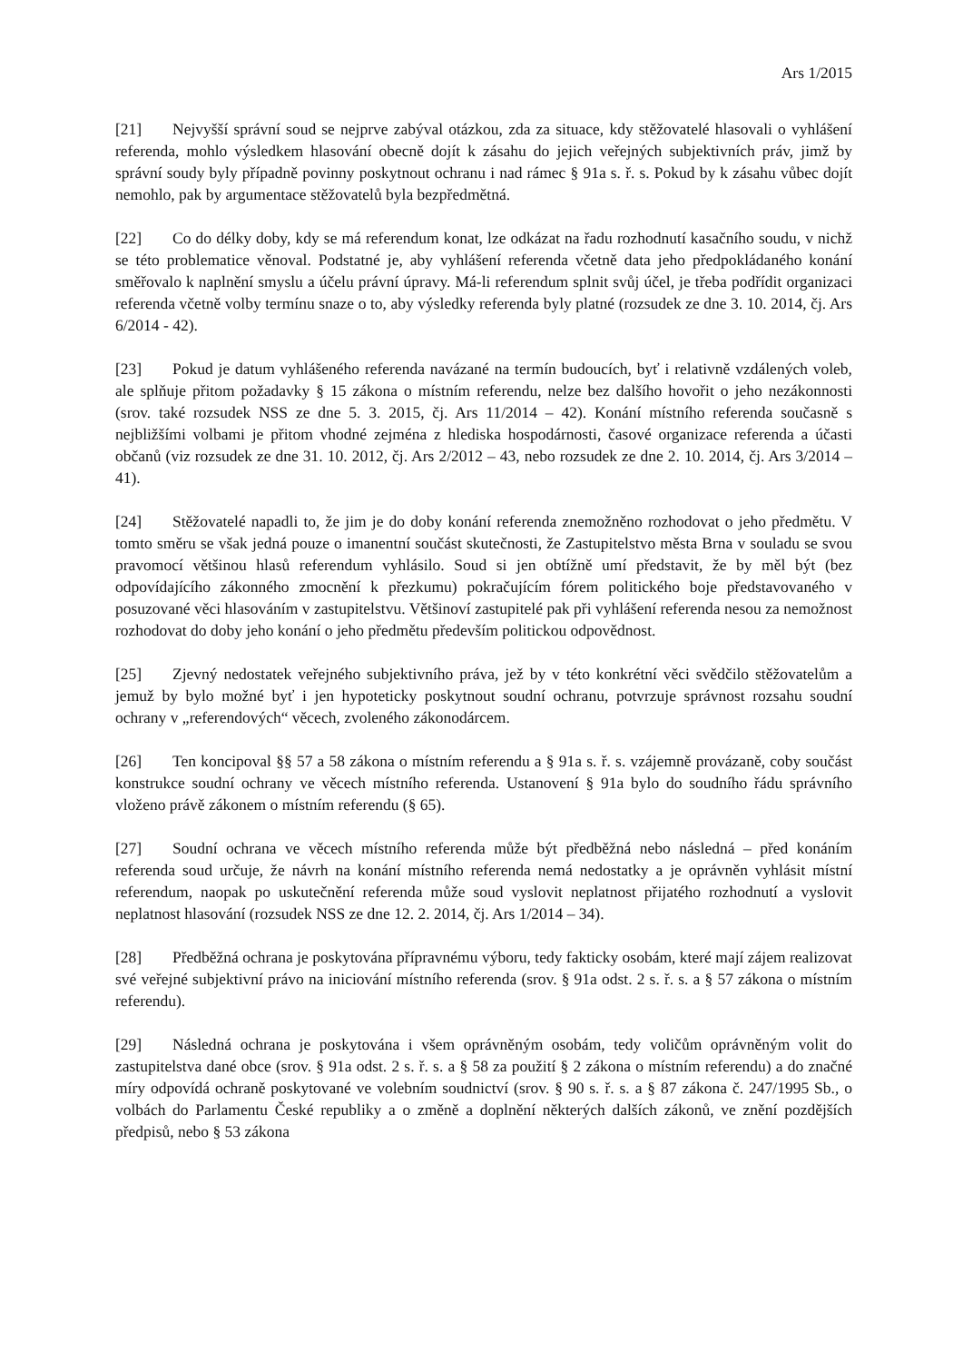Ars 1/2015
[21] Nejvyšší správní soud se nejprve zabýval otázkou, zda za situace, kdy stěžovatelé hlasovali o vyhlášení referenda, mohlo výsledkem hlasování obecně dojít k zásahu do jejich veřejných subjektivních práv, jimž by správní soudy byly případně povinny poskytnout ochranu i nad rámec § 91a s. ř. s. Pokud by k zásahu vůbec dojít nemohlo, pak by argumentace stěžovatelů byla bezpředmětná.
[22] Co do délky doby, kdy se má referendum konat, lze odkázat na řadu rozhodnutí kasačního soudu, v nichž se této problematice věnoval. Podstatné je, aby vyhlášení referenda včetně data jeho předpokládaného konání směřovalo k naplnění smyslu a účelu právní úpravy. Má-li referendum splnit svůj účel, je třeba podřídit organizaci referenda včetně volby termínu snaze o to, aby výsledky referenda byly platné (rozsudek ze dne 3. 10. 2014, čj. Ars 6/2014 - 42).
[23] Pokud je datum vyhlášeného referenda navázané na termín budoucích, byť i relativně vzdálených voleb, ale splňuje přitom požadavky § 15 zákona o místním referendu, nelze bez dalšího hovořit o jeho nezákonnosti (srov. také rozsudek NSS ze dne 5. 3. 2015, čj. Ars 11/2014 – 42). Konání místního referenda současně s nejbližšími volbami je přitom vhodné zejména z hlediska hospodárnosti, časové organizace referenda a účasti občanů (viz rozsudek ze dne 31. 10. 2012, čj. Ars 2/2012 – 43, nebo rozsudek ze dne 2. 10. 2014, čj. Ars 3/2014 – 41).
[24] Stěžovatelé napadli to, že jim je do doby konání referenda znemožněno rozhodovat o jeho předmětu. V tomto směru se však jedná pouze o imanentní součást skutečnosti, že Zastupitelstvo města Brna v souladu se svou pravomocí většinou hlasů referendum vyhlásilo. Soud si jen obtížně umí představit, že by měl být (bez odpovídajícího zákonného zmocnění k přezkumu) pokračujícím fórem politického boje představovaného v posuzované věci hlasováním v zastupitelstvu. Většinoví zastupitelé pak při vyhlášení referenda nesou za nemožnost rozhodovat do doby jeho konání o jeho předmětu především politickou odpovědnost.
[25] Zjevný nedostatek veřejného subjektivního práva, jež by v této konkrétní věci svědčilo stěžovatelům a jemuž by bylo možné byť i jen hypoteticky poskytnout soudní ochranu, potvrzuje správnost rozsahu soudní ochrany v „referendových“ věcech, zvoleného zákonodárcem.
[26] Ten koncipoval §§ 57 a 58 zákona o místním referendu a § 91a s. ř. s. vzájemně provázaně, coby součást konstrukce soudní ochrany ve věcech místního referenda. Ustanovení § 91a bylo do soudního řádu správního vloženo právě zákonem o místním referendu (§ 65).
[27] Soudní ochrana ve věcech místního referenda může být předběžná nebo následná – před konáním referenda soud určuje, že návrh na konání místního referenda nemá nedostatky a je oprávněn vyhlásit místní referendum, naopak po uskutečnění referenda může soud vyslovit neplatnost přijatého rozhodnutí a vyslovit neplatnost hlasování (rozsudek NSS ze dne 12. 2. 2014, čj. Ars 1/2014 – 34).
[28] Předběžná ochrana je poskytována přípravnému výboru, tedy fakticky osobám, které mají zájem realizovat své veřejné subjektivní právo na iniciování místního referenda (srov. § 91a odst. 2 s. ř. s. a § 57 zákona o místním referendu).
[29] Následná ochrana je poskytována i všem oprávněným osobám, tedy voličům oprávněným volit do zastupitelstva dané obce (srov. § 91a odst. 2 s. ř. s. a § 58 za použití § 2 zákona o místním referendu) a do značné míry odpovídá ochraně poskytované ve volebním soudnictví (srov. § 90 s. ř. s. a § 87 zákona č. 247/1995 Sb., o volbách do Parlamentu České republiky a o změně a doplnění některých dalších zákonů, ve znění pozdějších předpisů, nebo § 53 zákona